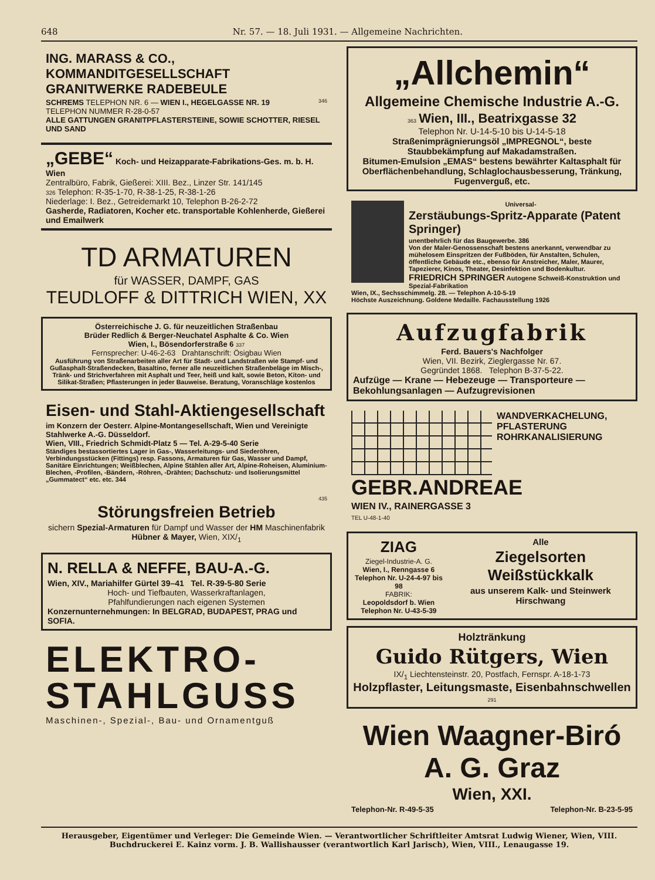648 Nr. 57. — 18. Juli 1931. — Allgemeine Nachrichten.
ING. MARASS & CO.,
KOMMANDITGESELLSCHAFT
GRANITWERKE RADEBEULE
346
SCHREMS TELEPHON NR. 6 — WIEN I., HEGELGASSE NR. 19
TELEPHON NUMMER R-28-0-57
ALLE GATTUNGEN GRANITPFLASTERSTEINE, SOWIE SCHOTTER, RIESEL UND SAND
„GEBE“
Koch- und Heizapparate-Fabrikations-Ges. m. b. H. Wien
Zentralbüro, Fabrik, Gießerei: XIII. Bez., Linzer Str. 141/145
326 Telephon: R-35-1-70, R-38-1-25, R-38-1-26
Niederlage: I. Bez., Getreidemarkt 10, Telephon B-26-2-72
Gasherde, Radiatoren, Kocher etc. transportable Kohlenherde, Gießerei und Emailwerk
TD ARMATUREN
für WASSER, DAMPF, GAS
TEUDLOFF & DITTRICH WIEN, XX
Österreichische J. G. für neuzeitlichen Straßenbau
Brüder Redlich & Berger-Neuchatel Asphalte & Co. Wien
Wien, I., Bösendorferstraße 6 337
Fernsprecher: U-46-2-63 Drahtanschrift: Ösigbau Wien
Ausführung von Straßenarbeiten aller Art für Stadt- und Landstraßen wie Stampf- und Gußasphalt-Straßendecken, Basaltino, ferner alle neuzeitlichen Straßenbeläge im Misch-, Tränk- und Strichverfahren mit Asphalt und Teer, heiß und kalt, sowie Beton, Kiton- und Silikat-Straßen; Pflasterungen in jeder Bauweise. Beratung, Voranschläge kostenlos
Eisen- und Stahl-Aktiengesellschaft
im Konzern der Oesterr. Alpine-Montangesellschaft, Wien und Vereinigte Stahlwerke A.-G. Düsseldorf.
Wien, VIII., Friedrich Schmidt-Platz 5 — Tel. A-29-5-40 Serie
Ständiges bestassortiertes Lager in Gas-, Wasserleitungs- und Siederöhren, Verbindungsstücken (Fittings) resp. Fassons, Armaturen für Gas, Wasser und Dampf, Sanitäre Einrichtungen; Weißblechen, Alpine Stählen aller Art, Alpine-Roheisen, Aluminium-Blechen, -Profilen, -Bändern, -Röhren, -Drähten; Dachschutz- und Isolierungsmittel „Gummatect“ etc. etc. 344
435
Störungsfreien Betrieb
sichern Spezial-Armaturen für Dampf und Wasser der HM Maschinenfabrik Hübner & Mayer, Wien, XIX/<sub>1</sub>
N. RELLA & NEFFE, BAU-A.-G.
Wien, XIV., Mariahilfer Gürtel 39–41 Tel. R-39-5-80 Serie
Hoch- und Tiefbauten, Wasserkraftanlagen,
Pfahlfundierungen nach eigenen Systemen
Konzernunternehmungen: In BELGRAD, BUDAPEST, PRAG und SOFIA.
ELEKTRO-
STAHLGUSS
Maschinen-, Spezial-, Bau- und Ornamentguß
„Allchemin“
Allgemeine Chemische Industrie A.-G.
363 Wien, III., Beatrixgasse 32
Telephon Nr. U-14-5-10 bis U-14-5-18
Straßenimprägnierungsöl „IMPREGNOL“, beste Staubbekämpfung auf Makadamstraßen.
Bitumen-Emulsion „EMAS“ bestens bewährter Kaltasphalt für Oberflächenbehandlung, Schlaglochausbesserung, Tränkung, Fugenverguß, etc.
Universal-
Zerstäubungs-Spritz-Apparate (Patent Springer)
unentbehrlich für das Baugewerbe. 386
Von der Maler-Genossenschaft bestens anerkannt, verwendbar zu mühelosem Einspritzen der Fußböden, für Anstalten, Schulen, öffentliche Gebäude etc., ebenso für Anstreicher, Maler, Maurer, Tapezierer, Kinos, Theater, Desinfektion und Bodenkultur.
FRIEDRICH SPRINGER Autogene Schweiß-Konstruktion und Spezial-Fabrikation
Wien, IX., Sechsschimmelg. 28. — Telephon A-10-5-19
Höchste Auszeichnung. Goldene Medaille. Fachausstellung 1926
Aufzugfabrik
Ferd. Bauers's Nachfolger
Wien, VII. Bezirk, Zieglergasse Nr. 67.
Gegründet 1868. Telephon B-37-5-22.
Aufzüge — Krane — Hebezeuge — Transporteure — Bekohlungsanlagen — Aufzugrevisionen
WANDVERKACHELUNG,
PFLASTERUNG
ROHRKANALISIERUNG
GEBR.ANDREAE
WIEN IV., RAINERGASSE 3
TEL U-48-1-40
ZIAG
Ziegel-Industrie-A. G.
Wien, I., Renngasse 6
Telephon Nr. U-24-4-97 bis 98
FABRIK:
Leopoldsdorf b. Wien
Telephon Nr. U-43-5-39
Alle
Ziegelsorten
Weißstückkalk
aus unserem Kalk- und Steinwerk Hirschwang
Holztränkung
Guido Rütgers, Wien
IX/<sub>1</sub> Liechtensteinstr. 20, Postfach, Fernspr. A-18-1-73
Holzpflaster, Leitungsmaste, Eisenbahnschwellen 291
Wien Waagner-Biró A. G. Graz
Wien, XXI.
Telephon-Nr. R-49-5-35 Telephon-Nr. B-23-5-95
Herausgeber, Eigentümer und Verleger: Die Gemeinde Wien. — Verantwortlicher Schriftleiter Amtsrat Ludwig Wiener, Wien, VIII.
Buchdruckerei E. Kainz vorm. J. B. Wallishausser (verantwortlich Karl Jarisch), Wien, VIII., Lenaugasse 19.